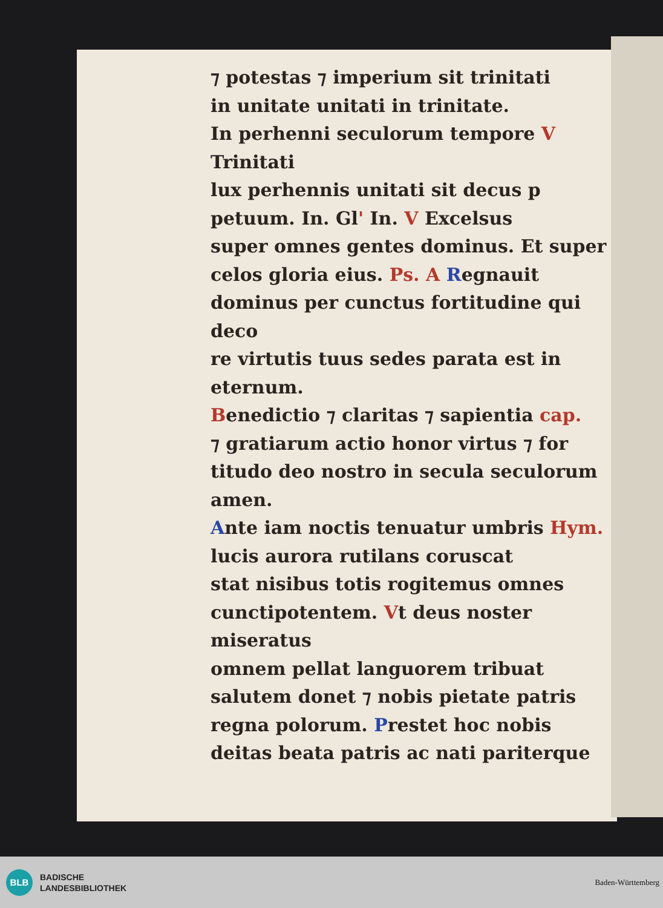⁊ potestas ⁊ imperium sit trinitati
in unitate unitati in trinitate.
In perhenni seculorum tempore V Trinitati
lux perhennis unitati sit decus p
petuum. In. Gl' In. V Excelsus
super omnes gentes dominus. Et super
celos gloria eius. Ps. A Regnauit
dominus per cunctus fortitudine qui deco
re virtutis tuus sedes parata est in eternum.
Benedictio ⁊ claritas ⁊ sapientia cap.
⁊ gratiarum actio honor virtus ⁊ for
titudo deo nostro in secula seculorum amen.
Ante iam noctis tenuatur umbris Hym.
lucis aurora rutilans coruscat
stat nisibus totis rogitemus omnes
cunctipotentem. Vt deus noster miseratus
omnem pellat languorem tribuat
salutem donet ⁊ nobis pietate patris
regna polorum. Prestet hoc nobis
deitas beata patris ac nati pariterque
BLB
BADISCHE
LANDESBIBLIOTHEK
Baden-Württemberg